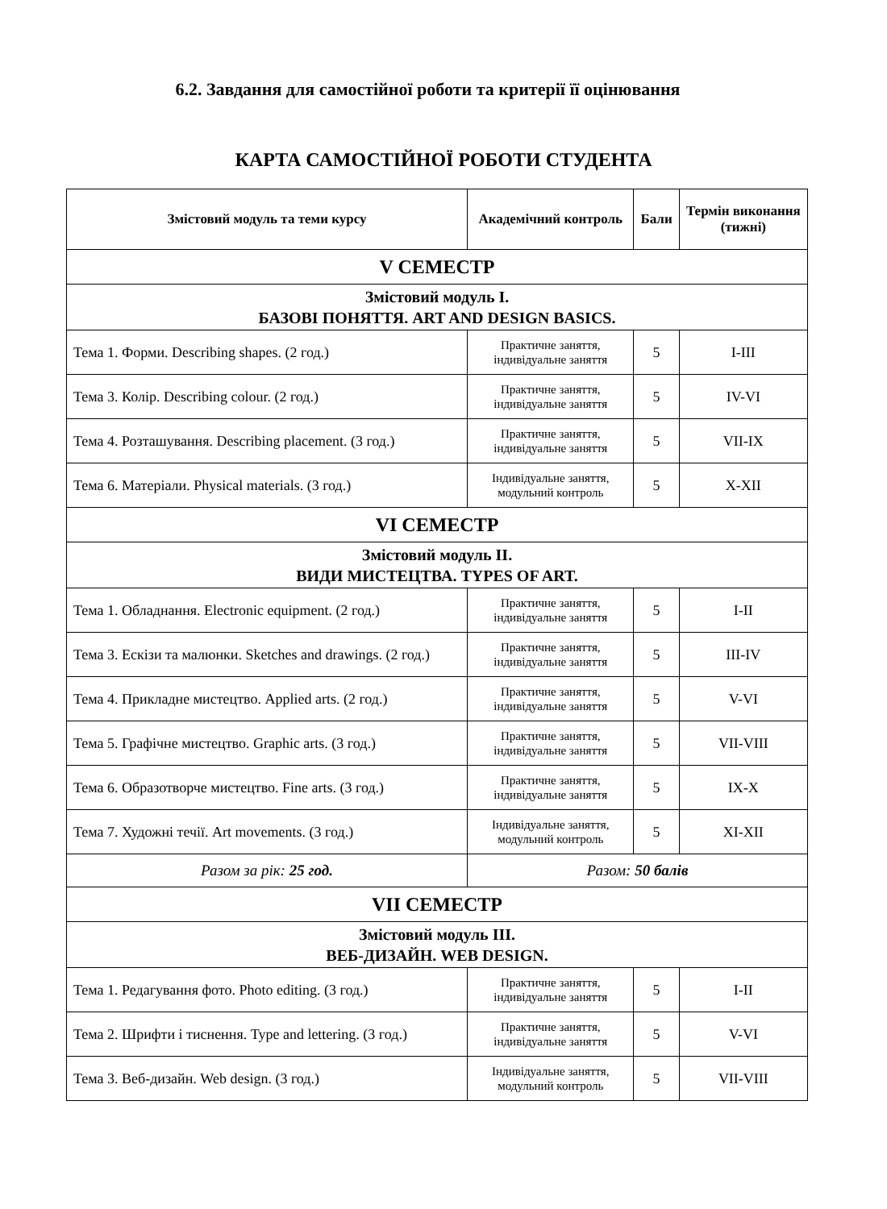6.2. Завдання для самостійної роботи та критерії її оцінювання
КАРТА САМОСТІЙНОЇ РОБОТИ СТУДЕНТА
| Змістовий модуль та теми курсу | Академічний контроль | Бали | Термін виконання (тижні) |
| --- | --- | --- | --- |
| V СЕМЕСТР | | | |
| Змістовий модуль І. БАЗОВІ ПОНЯТТЯ. ART AND DESIGN BASICS. | | | |
| Тема 1. Форми. Describing shapes. (2 год.) | Практичне заняття, індивідуальне заняття | 5 | I-III |
| Тема 3. Колір. Describing colour. (2 год.) | Практичне заняття, індивідуальне заняття | 5 | IV-VI |
| Тема 4. Розташування. Describing placement. (3 год.) | Практичне заняття, індивідуальне заняття | 5 | VII-IX |
| Тема 6. Матеріали. Physical materials. (3 год.) | Індивідуальне заняття, модульний контроль | 5 | X-XII |
| VI СЕМЕСТР | | | |
| Змістовий модуль ІІ. ВИДИ МИСТЕЦТВА. TYPES OF ART. | | | |
| Тема 1. Обладнання. Electronic equipment. (2 год.) | Практичне заняття, індивідуальне заняття | 5 | I-II |
| Тема 3. Ескізи та малюнки. Sketches and drawings. (2 год.) | Практичне заняття, індивідуальне заняття | 5 | III-IV |
| Тема 4. Прикладне мистецтво. Applied arts. (2 год.) | Практичне заняття, індивідуальне заняття | 5 | V-VI |
| Тема 5. Графічне мистецтво. Graphic arts. (3 год.) | Практичне заняття, індивідуальне заняття | 5 | VII-VIII |
| Тема 6. Образотворче мистецтво. Fine arts. (3 год.) | Практичне заняття, індивідуальне заняття | 5 | IX-X |
| Тема 7. Художні течії. Art movements. (3 год.) | Індивідуальне заняття, модульний контроль | 5 | XI-XII |
| Разом за рік: 25 год. | Разом: 50 балів | | |
| VII СЕМЕСТР | | | |
| Змістовий модуль ІІІ. ВЕБ-ДИЗАЙН. WEB DESIGN. | | | |
| Тема 1. Редагування фото. Photo editing. (3 год.) | Практичне заняття, індивідуальне заняття | 5 | I-II |
| Тема 2. Шрифти і тиснення. Type and lettering. (3 год.) | Практичне заняття, індивідуальне заняття | 5 | V-VI |
| Тема 3. Веб-дизайн. Web design. (3 год.) | Індивідуальне заняття, модульний контроль | 5 | VII-VIII |